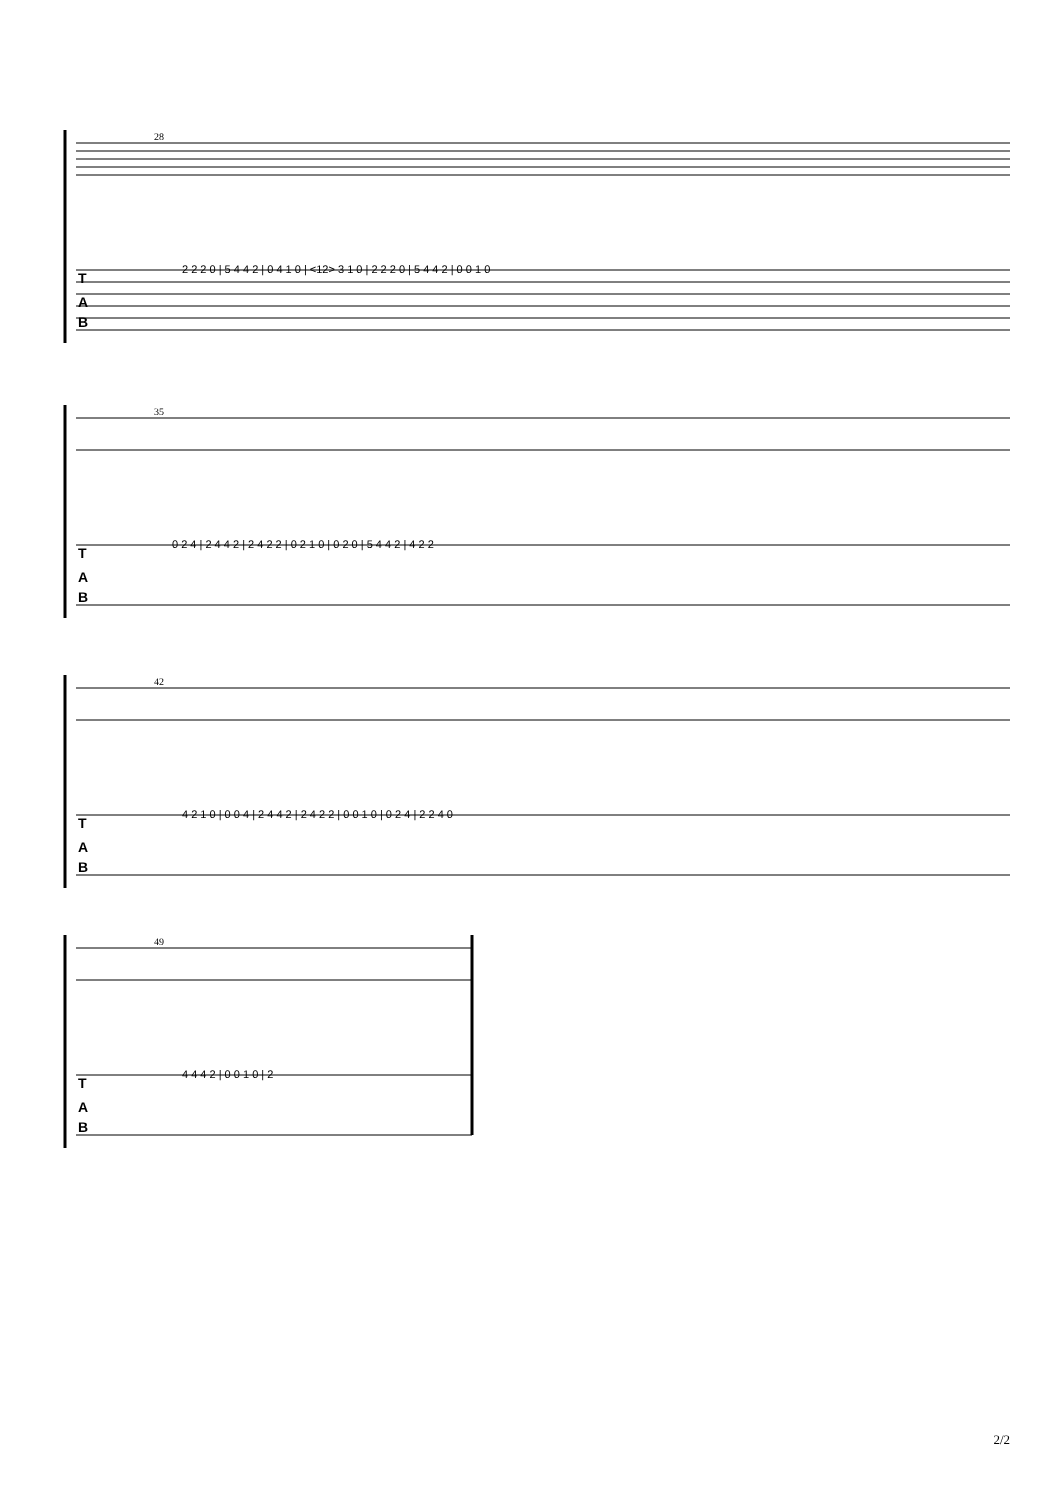28
T
A
B
2 2 2 0 | 5 4 4 2 | 0 4 1 0 | <12> 3 1 0 | 2 2 2 0 | 5 4 4 2 | 0 0 1 0
35
T
A
B
0 2 4 | 2 4 4 2 | 2 4 2 2 | 0 2 1 0 | 0 2 0 | 5 4 4 2 | 4 2 2
42
T
A
B
4 2 1 0 | 0 0 4 | 2 4 4 2 | 2 4 2 2 | 0 0 1 0 | 0 2 4 | 2 2 4 0
49
T
A
B
4 4 4 2 | 0 0 1 0 | 2
2/2